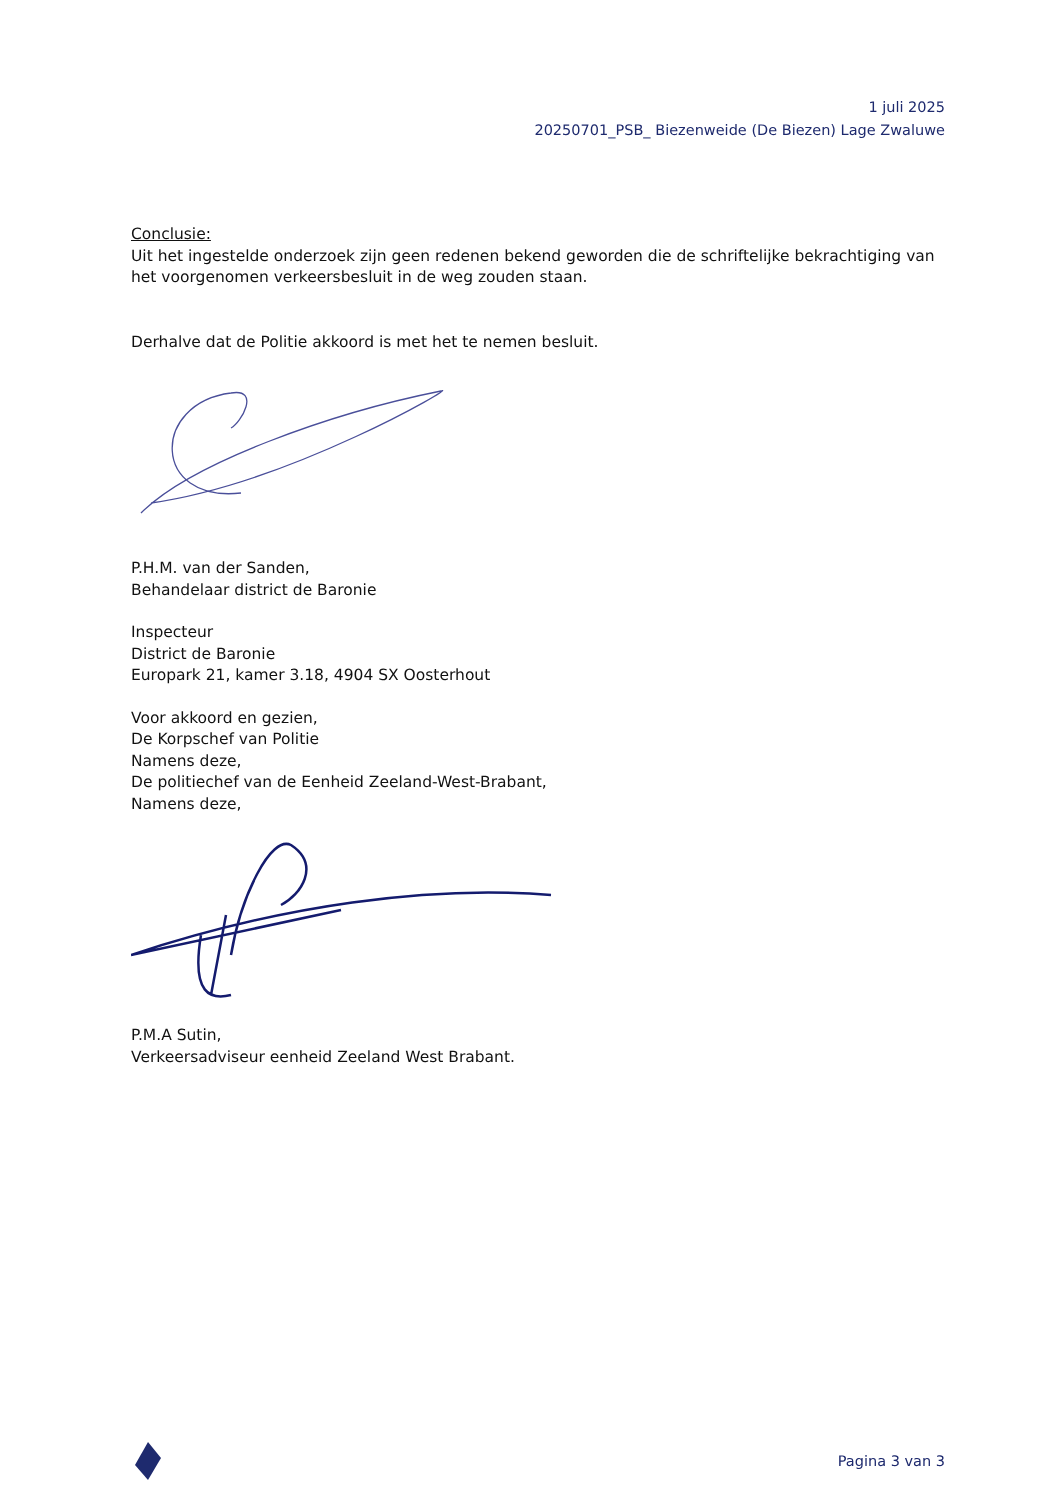1 juli 2025
20250701_PSB_ Biezenweide (De Biezen) Lage Zwaluwe
Conclusie:
Uit het ingestelde onderzoek zijn geen redenen bekend geworden die de schriftelijke bekrachtiging van het voorgenomen verkeersbesluit in de weg zouden staan.
Derhalve dat de Politie akkoord is met het te nemen besluit.
P.H.M. van der Sanden,
Behandelaar district de Baronie
Inspecteur
District de Baronie
Europark 21, kamer 3.18, 4904 SX Oosterhout
Voor akkoord en gezien,
De Korpschef van Politie
Namens deze,
De politiechef van de Eenheid Zeeland-West-Brabant,
Namens deze,
P.M.A Sutin,
Verkeersadviseur eenheid Zeeland West Brabant.
Pagina 3 van 3